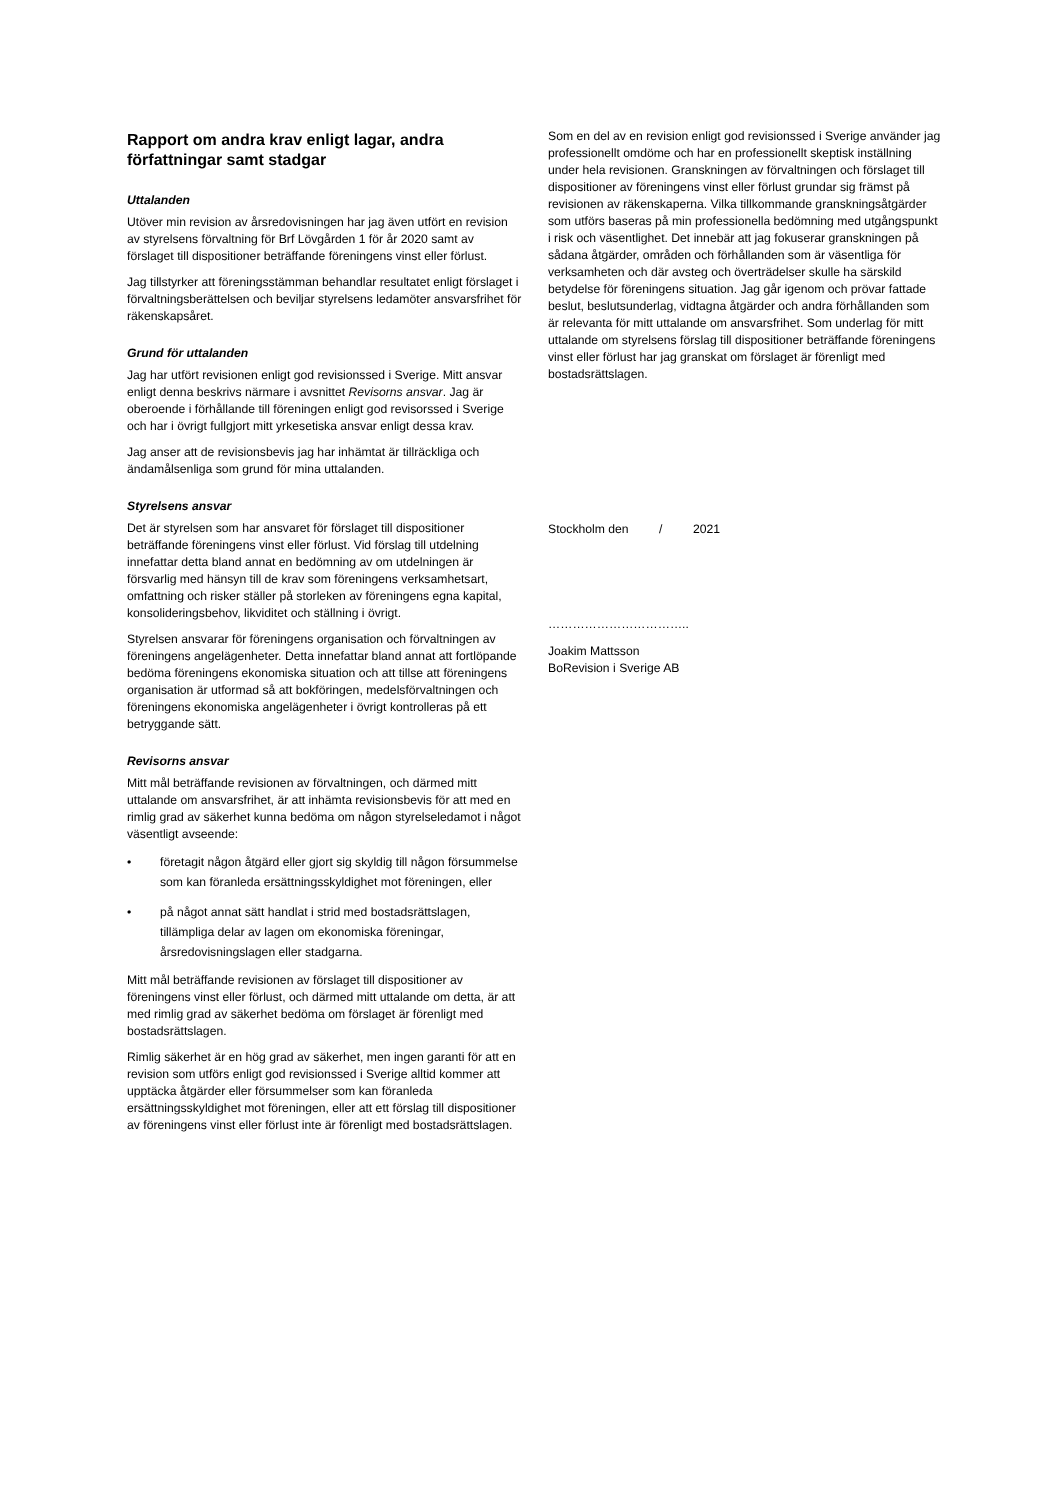Rapport om andra krav enligt lagar, andra författningar samt stadgar
Uttalanden
Utöver min revision av årsredovisningen har jag även utfört en revision av styrelsens förvaltning för Brf Lövgården 1 för år 2020 samt av förslaget till dispositioner beträffande föreningens vinst eller förlust.
Jag tillstyrker att föreningsstämman behandlar resultatet enligt förslaget i förvaltningsberättelsen och beviljar styrelsens ledamöter ansvarsfrihet för räkenskapsåret.
Grund för uttalanden
Jag har utfört revisionen enligt god revisionssed i Sverige. Mitt ansvar enligt denna beskrivs närmare i avsnittet Revisorns ansvar. Jag är oberoende i förhållande till föreningen enligt god revisorssed i Sverige och har i övrigt fullgjort mitt yrkesetiska ansvar enligt dessa krav.
Jag anser att de revisionsbevis jag har inhämtat är tillräckliga och ändamålsenliga som grund för mina uttalanden.
Styrelsens ansvar
Det är styrelsen som har ansvaret för förslaget till dispositioner beträffande föreningens vinst eller förlust. Vid förslag till utdelning innefattar detta bland annat en bedömning av om utdelningen är försvarlig med hänsyn till de krav som föreningens verksamhetsart, omfattning och risker ställer på storleken av föreningens egna kapital, konsolideringsbehov, likviditet och ställning i övrigt.
Styrelsen ansvarar för föreningens organisation och förvaltningen av föreningens angelägenheter. Detta innefattar bland annat att fortlöpande bedöma föreningens ekonomiska situation och att tillse att föreningens organisation är utformad så att bokföringen, medelsförvaltningen och föreningens ekonomiska angelägenheter i övrigt kontrolleras på ett betryggande sätt.
Revisorns ansvar
Mitt mål beträffande revisionen av förvaltningen, och därmed mitt uttalande om ansvarsfrihet, är att inhämta revisionsbevis för att med en rimlig grad av säkerhet kunna bedöma om någon styrelseledamot i något väsentligt avseende:
• företagit någon åtgärd eller gjort sig skyldig till någon försummelse som kan föranleda ersättningsskyldighet mot föreningen, eller
• på något annat sätt handlat i strid med bostadsrättslagen, tillämpliga delar av lagen om ekonomiska föreningar, årsredovisningslagen eller stadgarna.
Mitt mål beträffande revisionen av förslaget till dispositioner av föreningens vinst eller förlust, och därmed mitt uttalande om detta, är att med rimlig grad av säkerhet bedöma om förslaget är förenligt med bostadsrättslagen.
Rimlig säkerhet är en hög grad av säkerhet, men ingen garanti för att en revision som utförs enligt god revisionssed i Sverige alltid kommer att upptäcka åtgärder eller försummelser som kan föranleda ersättningsskyldighet mot föreningen, eller att ett förslag till dispositioner av föreningens vinst eller förlust inte är förenligt med bostadsrättslagen.
Som en del av en revision enligt god revisionssed i Sverige använder jag professionellt omdöme och har en professionellt skeptisk inställning under hela revisionen. Granskningen av förvaltningen och förslaget till dispositioner av föreningens vinst eller förlust grundar sig främst på revisionen av räkenskaperna. Vilka tillkommande granskningsåtgärder som utförs baseras på min professionella bedömning med utgångspunkt i risk och väsentlighet. Det innebär att jag fokuserar granskningen på sådana åtgärder, områden och förhållanden som är väsentliga för verksamheten och där avsteg och överträdelser skulle ha särskild betydelse för föreningens situation. Jag går igenom och prövar fattade beslut, beslutsunderlag, vidtagna åtgärder och andra förhållanden som är relevanta för mitt uttalande om ansvarsfrihet. Som underlag för mitt uttalande om styrelsens förslag till dispositioner beträffande föreningens vinst eller förlust har jag granskat om förslaget är förenligt med bostadsrättslagen.
Stockholm den / 2021
……………………………..
Joakim Mattsson
BoRevision i Sverige AB